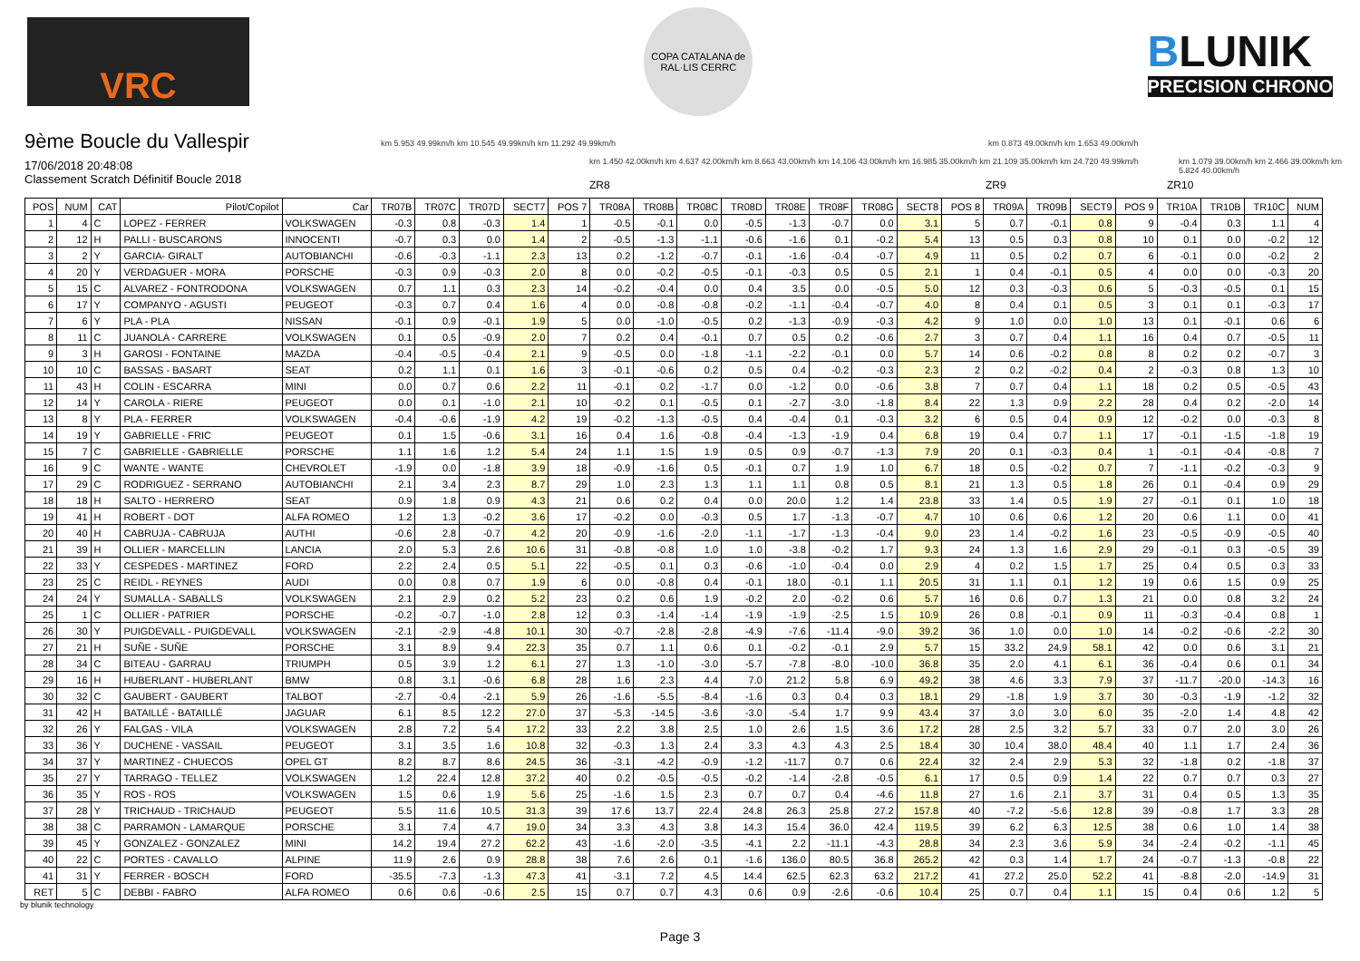VRC
COPA CATALANA de RAL·LIS CERRC
BLUNIK
PRECISION CHRONO
9ème Boucle du Vallespir
17/06/2018 20:48:08
Classement Scratch Définitif Boucle 2018
km 5.953 49.99km/h km 10.545 49.99km/h km 11.292 49.99km/h
km 1.450 42.00km/h km 4.637 42.00km/h km 8.663 43.00km/h km 14.106 43.00km/h km 16.985 35.00km/h km 21.109 35.00km/h km 24.720 49.99km/h
km 0.873 49.00km/h km 1.653 49.00km/h
km 1.079 39.00km/h km 2.466 39.00km/h km 5.824 40.00km/h
ZR8 ZR9 ZR10
| POS | NUM | CAT | Pilot/Copilot | Car | TR07B | TR07C | TR07D | SECT7 | POS 7 | TR08A | TR08B | TR08C | TR08D | TR08E | TR08F | TR08G | SECT8 | POS 8 | TR09A | TR09B | SECT9 | POS 9 | TR10A | TR10B | TR10C | NUM |
| --- | --- | --- | --- | --- | --- | --- | --- | --- | --- | --- | --- | --- | --- | --- | --- | --- | --- | --- | --- | --- | --- | --- | --- | --- | --- | --- |
| 1 | 4 | C | LOPEZ - FERRER | VOLKSWAGEN | -0.3 | 0.8 | -0.3 | 1.4 | 1 | -0.5 | -0.1 | 0.0 | -0.5 | -1.3 | -0.7 | 0.0 | 3.1 | 5 | 0.7 | -0.1 | 0.8 | 9 | -0.4 | 0.3 | 1.1 | 4 |
| 2 | 12 | H | PALLI - BUSCARONS | INNOCENTI | -0.7 | 0.3 | 0.0 | 1.4 | 2 | -0.5 | -1.3 | -1.1 | -0.6 | -1.6 | 0.1 | -0.2 | 5.4 | 13 | 0.5 | 0.3 | 0.8 | 10 | 0.1 | 0.0 | -0.2 | 12 |
| 3 | 2 | Y | GARCIA- GIRALT | AUTOBIANCHI | -0.6 | -0.3 | -1.1 | 2.3 | 13 | 0.2 | -1.2 | -0.7 | -0.1 | -1.6 | -0.4 | -0.7 | 4.9 | 11 | 0.5 | 0.2 | 0.7 | 6 | -0.1 | 0.0 | -0.2 | 2 |
| 4 | 20 | Y | VERDAGUER - MORA | PORSCHE | -0.3 | 0.9 | -0.3 | 2.0 | 8 | 0.0 | -0.2 | -0.5 | -0.1 | -0.3 | 0.5 | 0.5 | 2.1 | 1 | 0.4 | -0.1 | 0.5 | 4 | 0.0 | 0.0 | -0.3 | 20 |
| 5 | 15 | C | ALVAREZ - FONTRODONA | VOLKSWAGEN | 0.7 | 1.1 | 0.3 | 2.3 | 14 | -0.2 | -0.4 | 0.0 | 0.4 | 3.5 | 0.0 | -0.5 | 5.0 | 12 | 0.3 | -0.3 | 0.6 | 5 | -0.3 | -0.5 | 0.1 | 15 |
| 6 | 17 | Y | COMPANYO - AGUSTI | PEUGEOT | -0.3 | 0.7 | 0.4 | 1.6 | 4 | 0.0 | -0.8 | -0.8 | -0.2 | -1.1 | -0.4 | -0.7 | 4.0 | 8 | 0.4 | 0.1 | 0.5 | 3 | 0.1 | 0.1 | -0.3 | 17 |
| 7 | 6 | Y | PLA - PLA | NISSAN | -0.1 | 0.9 | -0.1 | 1.9 | 5 | 0.0 | -1.0 | -0.5 | 0.2 | -1.3 | -0.9 | -0.3 | 4.2 | 9 | 1.0 | 0.0 | 1.0 | 13 | 0.1 | -0.1 | 0.6 | 6 |
| 8 | 11 | C | JUANOLA - CARRERE | VOLKSWAGEN | 0.1 | 0.5 | -0.9 | 2.0 | 7 | 0.2 | 0.4 | -0.1 | 0.7 | 0.5 | 0.2 | -0.6 | 2.7 | 3 | 0.7 | 0.4 | 1.1 | 16 | 0.4 | 0.7 | -0.5 | 11 |
| 9 | 3 | H | GAROSI - FONTAINE | MAZDA | -0.4 | -0.5 | -0.4 | 2.1 | 9 | -0.5 | 0.0 | -1.8 | -1.1 | -2.2 | -0.1 | 0.0 | 5.7 | 14 | 0.6 | -0.2 | 0.8 | 8 | 0.2 | 0.2 | -0.7 | 3 |
| 10 | 10 | C | BASSAS - BASART | SEAT | 0.2 | 1.1 | 0.1 | 1.6 | 3 | -0.1 | -0.6 | 0.2 | 0.5 | 0.4 | -0.2 | -0.3 | 2.3 | 2 | 0.2 | -0.2 | 0.4 | 2 | -0.3 | 0.8 | 1.3 | 10 |
| 11 | 43 | H | COLIN - ESCARRA | MINI | 0.0 | 0.7 | 0.6 | 2.2 | 11 | -0.1 | 0.2 | -1.7 | 0.0 | -1.2 | 0.0 | -0.6 | 3.8 | 7 | 0.7 | 0.4 | 1.1 | 18 | 0.2 | 0.5 | -0.5 | 43 |
| 12 | 14 | Y | CAROLA - RIERE | PEUGEOT | 0.0 | 0.1 | -1.0 | 2.1 | 10 | -0.2 | 0.1 | -0.5 | 0.1 | -2.7 | -3.0 | -1.8 | 8.4 | 22 | 1.3 | 0.9 | 2.2 | 28 | 0.4 | 0.2 | -2.0 | 14 |
| 13 | 8 | Y | PLA - FERRER | VOLKSWAGEN | -0.4 | -0.6 | -1.9 | 4.2 | 19 | -0.2 | -1.3 | -0.5 | 0.4 | -0.4 | 0.1 | -0.3 | 3.2 | 6 | 0.5 | 0.4 | 0.9 | 12 | -0.2 | 0.0 | -0.3 | 8 |
| 14 | 19 | Y | GABRIELLE - FRIC | PEUGEOT | 0.1 | 1.5 | -0.6 | 3.1 | 16 | 0.4 | 1.6 | -0.8 | -0.4 | -1.3 | -1.9 | 0.4 | 6.8 | 19 | 0.4 | 0.7 | 1.1 | 17 | -0.1 | -1.5 | -1.8 | 19 |
| 15 | 7 | C | GABRIELLE - GABRIELLE | PORSCHE | 1.1 | 1.6 | 1.2 | 5.4 | 24 | 1.1 | 1.5 | 1.9 | 0.5 | 0.9 | -0.7 | -1.3 | 7.9 | 20 | 0.1 | -0.3 | 0.4 | 1 | -0.1 | -0.4 | -0.8 | 7 |
| 16 | 9 | C | WANTE - WANTE | CHEVROLET | -1.9 | 0.0 | -1.8 | 3.9 | 18 | -0.9 | -1.6 | 0.5 | -0.1 | 0.7 | 1.9 | 1.0 | 6.7 | 18 | 0.5 | -0.2 | 0.7 | 7 | -1.1 | -0.2 | -0.3 | 9 |
| 17 | 29 | C | RODRIGUEZ - SERRANO | AUTOBIANCHI | 2.1 | 3.4 | 2.3 | 8.7 | 29 | 1.0 | 2.3 | 1.3 | 1.1 | 1.1 | 0.8 | 0.5 | 8.1 | 21 | 1.3 | 0.5 | 1.8 | 26 | 0.1 | -0.4 | 0.9 | 29 |
| 18 | 18 | H | SALTO - HERRERO | SEAT | 0.9 | 1.8 | 0.9 | 4.3 | 21 | 0.6 | 0.2 | 0.4 | 0.0 | 20.0 | 1.2 | 1.4 | 23.8 | 33 | 1.4 | 0.5 | 1.9 | 27 | -0.1 | 0.1 | 1.0 | 18 |
| 19 | 41 | H | ROBERT - DOT | ALFA ROMEO | 1.2 | 1.3 | -0.2 | 3.6 | 17 | -0.2 | 0.0 | -0.3 | 0.5 | 1.7 | -1.3 | -0.7 | 4.7 | 10 | 0.6 | 0.6 | 1.2 | 20 | 0.6 | 1.1 | 0.0 | 41 |
| 20 | 40 | H | CABRUJA - CABRUJA | AUTHI | -0.6 | 2.8 | -0.7 | 4.2 | 20 | -0.9 | -1.6 | -2.0 | -1.1 | -1.7 | -1.3 | -0.4 | 9.0 | 23 | 1.4 | -0.2 | 1.6 | 23 | -0.5 | -0.9 | -0.5 | 40 |
| 21 | 39 | H | OLLIER - MARCELLIN | LANCIA | 2.0 | 5.3 | 2.6 | 10.6 | 31 | -0.8 | -0.8 | 1.0 | 1.0 | -3.8 | -0.2 | 1.7 | 9.3 | 24 | 1.3 | 1.6 | 2.9 | 29 | -0.1 | 0.3 | -0.5 | 39 |
| 22 | 33 | Y | CESPEDES - MARTINEZ | FORD | 2.2 | 2.4 | 0.5 | 5.1 | 22 | -0.5 | 0.1 | 0.3 | -0.6 | -1.0 | -0.4 | 0.0 | 2.9 | 4 | 0.2 | 1.5 | 1.7 | 25 | 0.4 | 0.5 | 0.3 | 33 |
| 23 | 25 | C | REIDL - REYNES | AUDI | 0.0 | 0.8 | 0.7 | 1.9 | 6 | 0.0 | -0.8 | 0.4 | -0.1 | 18.0 | -0.1 | 1.1 | 20.5 | 31 | 1.1 | 0.1 | 1.2 | 19 | 0.6 | 1.5 | 0.9 | 25 |
| 24 | 24 | Y | SUMALLA - SABALLS | VOLKSWAGEN | 2.1 | 2.9 | 0.2 | 5.2 | 23 | 0.2 | 0.6 | 1.9 | -0.2 | 2.0 | -0.2 | 0.6 | 5.7 | 16 | 0.6 | 0.7 | 1.3 | 21 | 0.0 | 0.8 | 3.2 | 24 |
| 25 | 1 | C | OLLIER - PATRIER | PORSCHE | -0.2 | -0.7 | -1.0 | 2.8 | 12 | 0.3 | -1.4 | -1.4 | -1.9 | -1.9 | -2.5 | 1.5 | 10.9 | 26 | 0.8 | -0.1 | 0.9 | 11 | -0.3 | -0.4 | 0.8 | 1 |
| 26 | 30 | Y | PUIGDEVALL - PUIGDEVALL | VOLKSWAGEN | -2.1 | -2.9 | -4.8 | 10.1 | 30 | -0.7 | -2.8 | -2.8 | -4.9 | -7.6 | -11.4 | -9.0 | 39.2 | 36 | 1.0 | 0.0 | 1.0 | 14 | -0.2 | -0.6 | -2.2 | 30 |
| 27 | 21 | H | SUÑE - SUÑE | PORSCHE | 3.1 | 8.9 | 9.4 | 22.3 | 35 | 0.7 | 1.1 | 0.6 | 0.1 | -0.2 | -0.1 | 2.9 | 5.7 | 15 | 33.2 | 24.9 | 58.1 | 42 | 0.0 | 0.6 | 3.1 | 21 |
| 28 | 34 | C | BITEAU - GARRAU | TRIUMPH | 0.5 | 3.9 | 1.2 | 6.1 | 27 | 1.3 | -1.0 | -3.0 | -5.7 | -7.8 | -8.0 | -10.0 | 36.8 | 35 | 2.0 | 4.1 | 6.1 | 36 | -0.4 | 0.6 | 0.1 | 34 |
| 29 | 16 | H | HUBERLANT - HUBERLANT | BMW | 0.8 | 3.1 | -0.6 | 6.8 | 28 | 1.6 | 2.3 | 4.4 | 7.0 | 21.2 | 5.8 | 6.9 | 49.2 | 38 | 4.6 | 3.3 | 7.9 | 37 | -11.7 | -20.0 | -14.3 | 16 |
| 30 | 32 | C | GAUBERT - GAUBERT | TALBOT | -2.7 | -0.4 | -2.1 | 5.9 | 26 | -1.6 | -5.5 | -8.4 | -1.6 | 0.3 | 0.4 | 0.3 | 18.1 | 29 | -1.8 | 1.9 | 3.7 | 30 | -0.3 | -1.9 | -1.2 | 32 |
| 31 | 42 | H | BATAILLÉ - BATAILLÉ | JAGUAR | 6.1 | 8.5 | 12.2 | 27.0 | 37 | -5.3 | -14.5 | -3.6 | -3.0 | -5.4 | 1.7 | 9.9 | 43.4 | 37 | 3.0 | 3.0 | 6.0 | 35 | -2.0 | 1.4 | 4.8 | 42 |
| 32 | 26 | Y | FALGAS - VILA | VOLKSWAGEN | 2.8 | 7.2 | 5.4 | 17.2 | 33 | 2.2 | 3.8 | 2.5 | 1.0 | 2.6 | 1.5 | 3.6 | 17.2 | 28 | 2.5 | 3.2 | 5.7 | 33 | 0.7 | 2.0 | 3.0 | 26 |
| 33 | 36 | Y | DUCHENE - VASSAIL | PEUGEOT | 3.1 | 3.5 | 1.6 | 10.8 | 32 | -0.3 | 1.3 | 2.4 | 3.3 | 4.3 | 4.3 | 2.5 | 18.4 | 30 | 10.4 | 38.0 | 48.4 | 40 | 1.1 | 1.7 | 2.4 | 36 |
| 34 | 37 | Y | MARTINEZ - CHUECOS | OPEL GT | 8.2 | 8.7 | 8.6 | 24.5 | 36 | -3.1 | -4.2 | -0.9 | -1.2 | -11.7 | 0.7 | 0.6 | 22.4 | 32 | 2.4 | 2.9 | 5.3 | 32 | -1.8 | 0.2 | -1.8 | 37 |
| 35 | 27 | Y | TARRAGO - TELLEZ | VOLKSWAGEN | 1.2 | 22.4 | 12.8 | 37.2 | 40 | 0.2 | -0.5 | -0.5 | -0.2 | -1.4 | -2.8 | -0.5 | 6.1 | 17 | 0.5 | 0.9 | 1.4 | 22 | 0.7 | 0.7 | 0.3 | 27 |
| 36 | 35 | Y | ROS - ROS | VOLKSWAGEN | 1.5 | 0.6 | 1.9 | 5.6 | 25 | -1.6 | 1.5 | 2.3 | 0.7 | 0.7 | 0.4 | -4.6 | 11.8 | 27 | 1.6 | 2.1 | 3.7 | 31 | 0.4 | 0.5 | 1.3 | 35 |
| 37 | 28 | Y | TRICHAUD - TRICHAUD | PEUGEOT | 5.5 | 11.6 | 10.5 | 31.3 | 39 | 17.6 | 13.7 | 22.4 | 24.8 | 26.3 | 25.8 | 27.2 | 157.8 | 40 | -7.2 | -5.6 | 12.8 | 39 | -0.8 | 1.7 | 3.3 | 28 |
| 38 | 38 | C | PARRAMON - LAMARQUE | PORSCHE | 3.1 | 7.4 | 4.7 | 19.0 | 34 | 3.3 | 4.3 | 3.8 | 14.3 | 15.4 | 36.0 | 42.4 | 119.5 | 39 | 6.2 | 6.3 | 12.5 | 38 | 0.6 | 1.0 | 1.4 | 38 |
| 39 | 45 | Y | GONZALEZ - GONZALEZ | MINI | 14.2 | 19.4 | 27.2 | 62.2 | 43 | -1.6 | -2.0 | -3.5 | -4.1 | 2.2 | -11.1 | -4.3 | 28.8 | 34 | 2.3 | 3.6 | 5.9 | 34 | -2.4 | -0.2 | -1.1 | 45 |
| 40 | 22 | C | PORTES - CAVALLO | ALPINE | 11.9 | 2.6 | 0.9 | 28.8 | 38 | 7.6 | 2.6 | 0.1 | -1.6 | 136.0 | 80.5 | 36.8 | 265.2 | 42 | 0.3 | 1.4 | 1.7 | 24 | -0.7 | -1.3 | -0.8 | 22 |
| 41 | 31 | Y | FERRER - BOSCH | FORD | -35.5 | -7.3 | -1.3 | 47.3 | 41 | -3.1 | 7.2 | 4.5 | 14.4 | 62.5 | 62.3 | 63.2 | 217.2 | 41 | 27.2 | 25.0 | 52.2 | 41 | -8.8 | -2.0 | -14.9 | 31 |
| RET | 5 | C | DEBBI - FABRO | ALFA ROMEO | 0.6 | 0.6 | -0.6 | 2.5 | 15 | 0.7 | 0.7 | 4.3 | 0.6 | 0.9 | -2.6 | -0.6 | 10.4 | 25 | 0.7 | 0.4 | 1.1 | 15 | 0.4 | 0.6 | 1.2 | 5 |
by blunik technology
Page 3